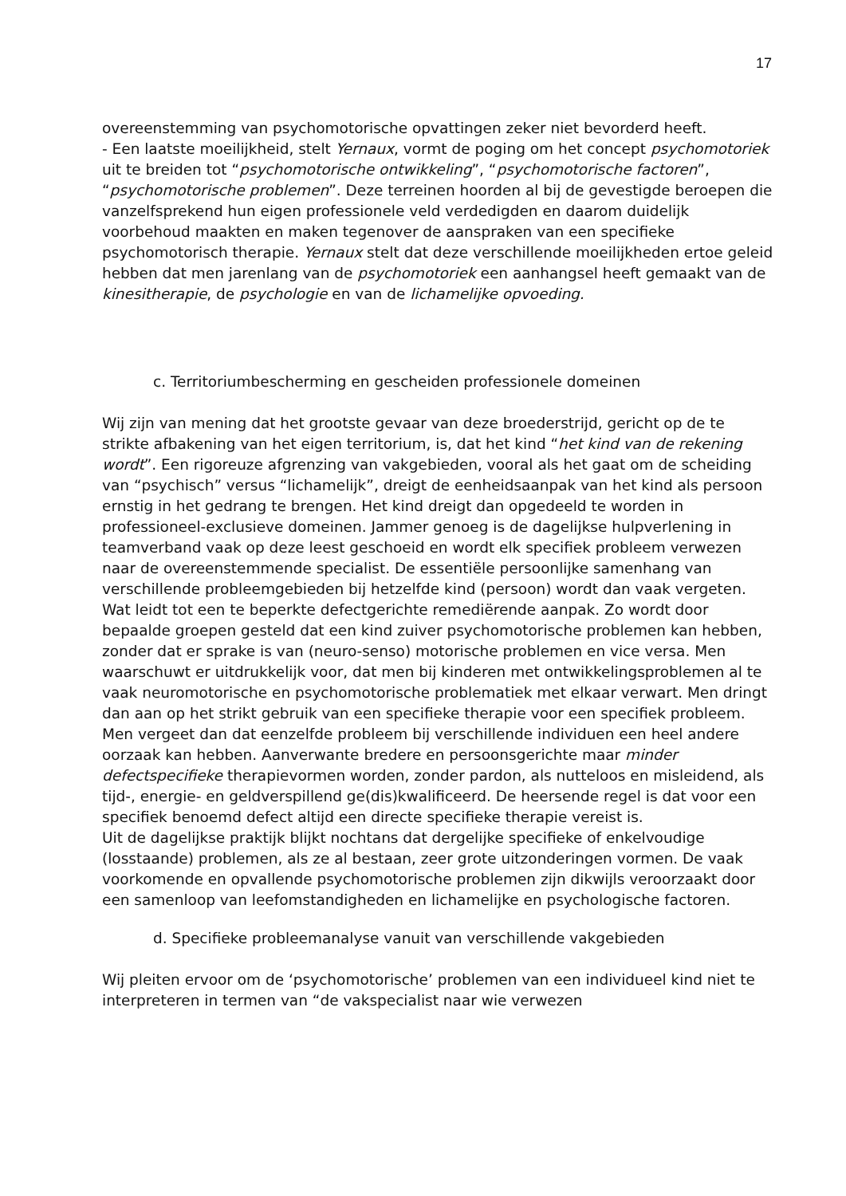17
overeenstemming van psychomotorische opvattingen zeker niet bevorderd heeft.
- Een laatste moeilijkheid, stelt Yernaux, vormt de poging om het concept psychomotoriek uit te breiden tot “psychomotorische ontwikkeling”, “psychomotorische factoren”, “psychomotorische problemen”. Deze terreinen hoorden al bij de gevestigde beroepen die vanzelfsprekend hun eigen professionele veld verdedigden en daarom duidelijk voorbehoud maakten en maken tegenover de aanspraken van een specifieke psychomotorisch therapie. Yernaux stelt dat deze verschillende moeilijkheden ertoe geleid hebben dat men jarenlang van de psychomotoriek een aanhangsel heeft gemaakt van de kinesitherapie, de psychologie en van de lichamelijke opvoeding.
c. Territoriumbescherming en gescheiden professionele domeinen
Wij zijn van mening dat het grootste gevaar van deze broederstrijd, gericht op de te strikte afbakening van het eigen territorium, is, dat het kind “het kind van de rekening wordt”. Een rigoreuze afgrenzing van vakgebieden, vooral als het gaat om de scheiding van “psychisch” versus “lichamelijk”, dreigt de eenheidsaanpak van het kind als persoon ernstig in het gedrang te brengen. Het kind dreigt dan opgedeeld te worden in professioneel-exclusieve domeinen. Jammer genoeg is de dagelijkse hulpverlening in teamverband vaak op deze leest geschoeid en wordt elk specifiek probleem verwezen naar de overeenstemmende specialist. De essentiële persoonlijke samenhang van verschillende probleemgebieden bij hetzelfde kind (persoon) wordt dan vaak vergeten. Wat leidt tot een te beperkte defectgerichte remediërende aanpak. Zo wordt door bepaalde groepen gesteld dat een kind zuiver psychomotorische problemen kan hebben, zonder dat er sprake is van (neuro-senso) motorische problemen en vice versa. Men waarschuwt er uitdrukkelijk voor, dat men bij kinderen met ontwikkelingsproblemen al te vaak neuromotorische en psychomotorische problematiek met elkaar verwart. Men dringt dan aan op het strikt gebruik van een specifieke therapie voor een specifiek probleem. Men vergeet dan dat eenzelfde probleem bij verschillende individuen een heel andere oorzaak kan hebben. Aanverwante bredere en persoonsgerichte maar minder defectspecifieke therapievormen worden, zonder pardon, als nutteloos en misleidend, als tijd-, energie- en geldverspillend ge(dis)kwalificeerd. De heersende regel is dat voor een specifiek benoemd defect altijd een directe specifieke therapie vereist is.
Uit de dagelijkse praktijk blijkt nochtans dat dergelijke specifieke of enkelvoudige (losstaande) problemen, als ze al bestaan, zeer grote uitzonderingen vormen. De vaak voorkomende en opvallende psychomotorische problemen zijn dikwijls veroorzaakt door een samenloop van leefomstandigheden en lichamelijke en psychologische factoren.
d. Specifieke probleemanalyse vanuit van verschillende vakgebieden
Wij pleiten ervoor om de ‘psychomotorische’ problemen van een individueel kind niet te interpreteren in termen van “de vakspecialist naar wie verwezen